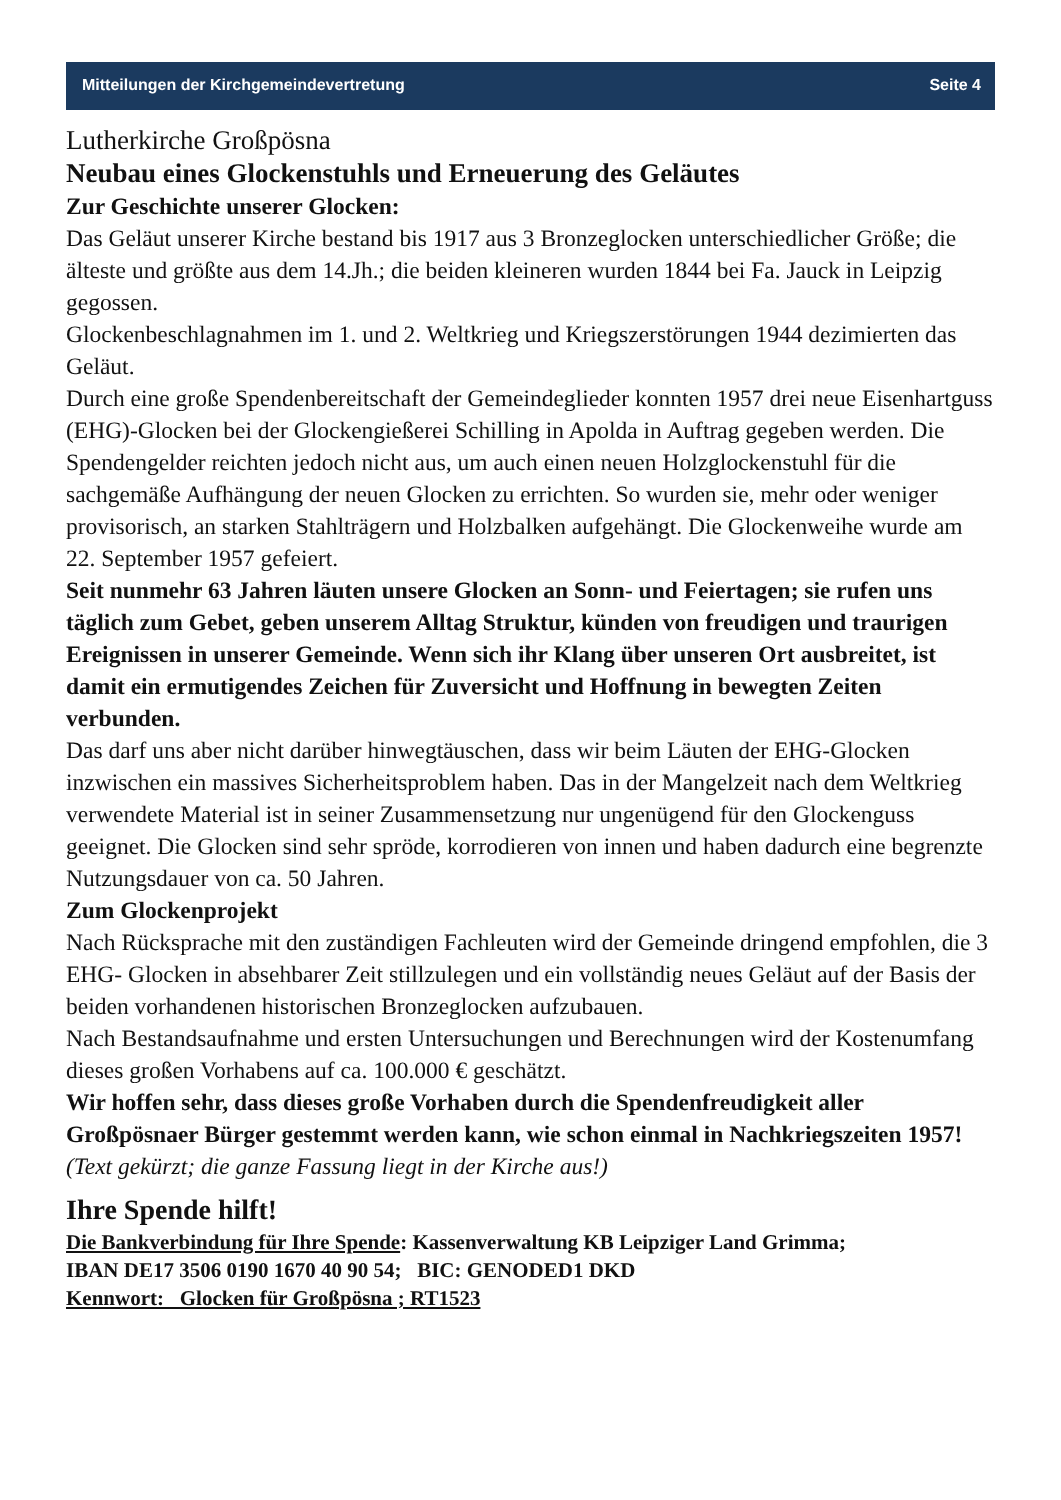Mitteilungen der Kirchgemeindevertretung Seite 4
Lutherkirche Großpösna
Neubau eines Glockenstuhls und Erneuerung des Geläutes
Zur Geschichte unserer Glocken:
Das Geläut unserer Kirche bestand bis 1917 aus 3 Bronzeglocken unterschiedlicher Größe; die älteste und größte aus dem 14.Jh.; die beiden kleineren wurden 1844 bei Fa. Jauck in Leipzig gegossen.
Glockenbeschlagnahmen im 1. und 2. Weltkrieg und Kriegszerstörungen 1944 dezimierten das Geläut.
Durch eine große Spendenbereitschaft der Gemeindeglieder konnten 1957 drei neue Eisenhartguss (EHG)-Glocken bei der Glockengießerei Schilling in Apolda in Auftrag gegeben werden. Die Spendengelder reichten jedoch nicht aus, um auch einen neuen Holzglockenstuhl für die sachgemäße Aufhängung der neuen Glocken zu errichten. So wurden sie, mehr oder weniger provisorisch, an starken Stahlträgern und Holzbalken aufgehängt. Die Glockenweihe wurde am 22. September 1957 gefeiert.
Seit nunmehr 63 Jahren läuten unsere Glocken an Sonn- und Feiertagen; sie rufen uns täglich zum Gebet, geben unserem Alltag Struktur, künden von freudigen und traurigen Ereignissen in unserer Gemeinde. Wenn sich ihr Klang über unseren Ort ausbreitet, ist damit ein ermutigendes Zeichen für Zuversicht und Hoffnung in bewegten Zeiten verbunden.
Das darf uns aber nicht darüber hinwegtäuschen, dass wir beim Läuten der EHG-Glocken inzwischen ein massives Sicherheitsproblem haben. Das in der Mangelzeit nach dem Weltkrieg verwendete Material ist in seiner Zusammensetzung nur ungenügend für den Glockenguss geeignet. Die Glocken sind sehr spröde, korrodieren von innen und haben dadurch eine begrenzte Nutzungsdauer von ca. 50 Jahren.
Zum Glockenprojekt
Nach Rücksprache mit den zuständigen Fachleuten wird der Gemeinde dringend empfohlen, die 3 EHG- Glocken in absehbarer Zeit stillzulegen und ein vollständig neues Geläut auf der Basis der beiden vorhandenen historischen Bronzeglocken aufzubauen.
Nach Bestandsaufnahme und ersten Untersuchungen und Berechnungen wird der Kostenumfang dieses großen Vorhabens auf ca. 100.000 € geschätzt.
Wir hoffen sehr, dass dieses große Vorhaben durch die Spendenfreudigkeit aller Großpösnaer Bürger gestemmt werden kann, wie schon einmal in Nachkriegszeiten 1957! (Text gekürzt; die ganze Fassung liegt in der Kirche aus!)
Ihre Spende hilft!
Die Bankverbindung für Ihre Spende: Kassenverwaltung KB Leipziger Land Grimma;
IBAN DE17 3506 0190 1670 40 90 54; BIC: GENODED1 DKD
Kennwort: Glocken für Großpösna ; RT1523